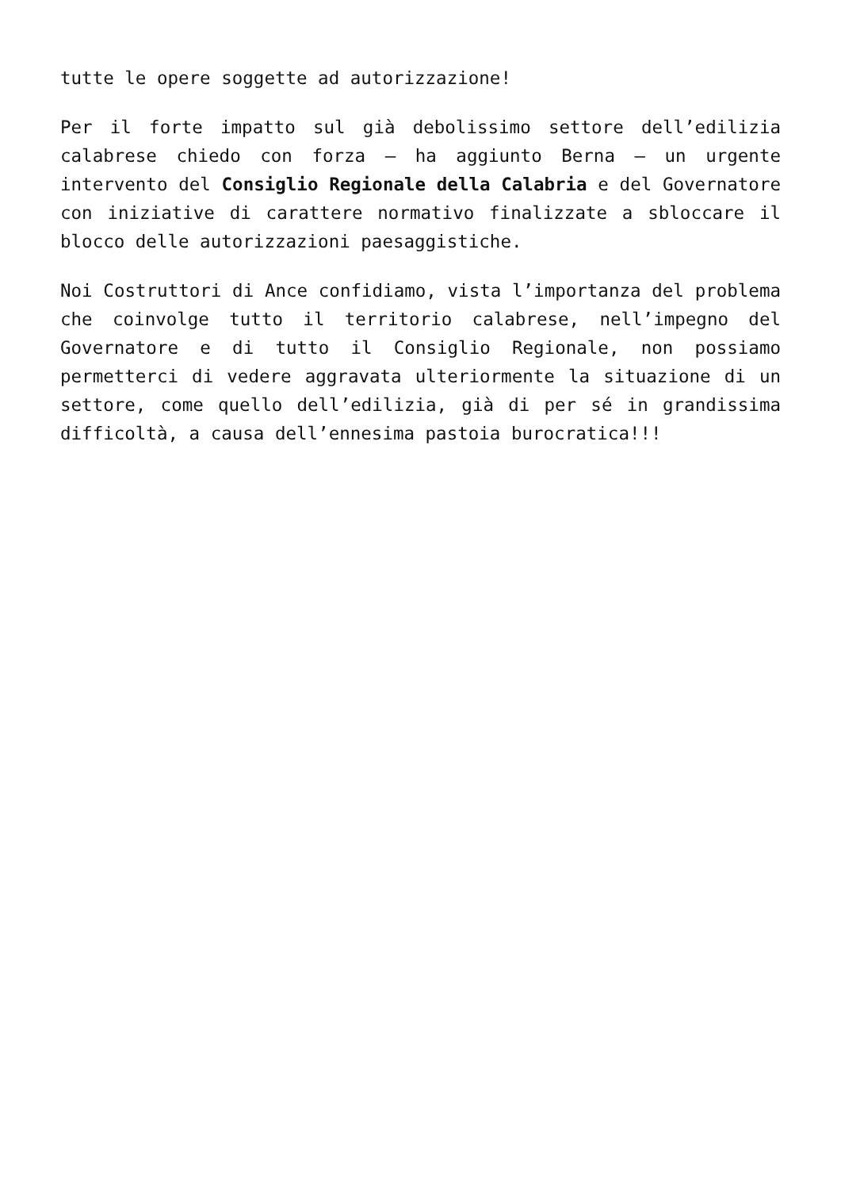tutte le opere soggette ad autorizzazione!
Per il forte impatto sul già debolissimo settore dell’edilizia calabrese chiedo con forza – ha aggiunto Berna – un urgente intervento del Consiglio Regionale della Calabria e del Governatore con iniziative di carattere normativo finalizzate a sbloccare il blocco delle autorizzazioni paesaggistiche.
Noi Costruttori di Ance confidiamo, vista l’importanza del problema che coinvolge tutto il territorio calabrese, nell’impegno del Governatore e di tutto il Consiglio Regionale, non possiamo permetterci di vedere aggravata ulteriormente la situazione di un settore, come quello dell’edilizia, già di per sé in grandissima difficoltà, a causa dell’ennesima pastoia burocratica!!!